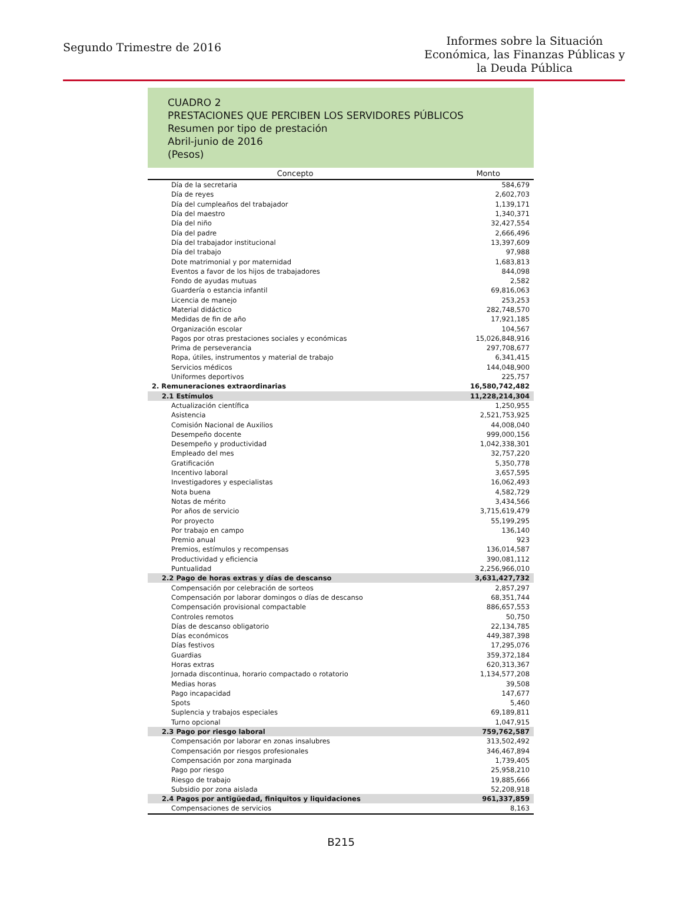Segundo Trimestre de 2016
Informes sobre la Situación
Económica, las Finanzas Públicas y
la Deuda Pública
CUADRO 2
PRESTACIONES QUE PERCIBEN LOS SERVIDORES PÚBLICOS
Resumen por tipo de prestación
Abril-junio de 2016
(Pesos)
| Concepto | Monto |
| --- | --- |
| Día de la secretaria | 584,679 |
| Día de reyes | 2,602,703 |
| Día del cumpleaños del trabajador | 1,139,171 |
| Día del maestro | 1,340,371 |
| Día del niño | 32,427,554 |
| Día del padre | 2,666,496 |
| Día del trabajador institucional | 13,397,609 |
| Día del trabajo | 97,988 |
| Dote matrimonial y por maternidad | 1,683,813 |
| Eventos a favor de los hijos de trabajadores | 844,098 |
| Fondo de ayudas mutuas | 2,582 |
| Guardería o estancia infantil | 69,816,063 |
| Licencia de manejo | 253,253 |
| Material didáctico | 282,748,570 |
| Medidas de fin de año | 17,921,185 |
| Organización escolar | 104,567 |
| Pagos por otras prestaciones sociales y económicas | 15,026,848,916 |
| Prima de perseverancia | 297,708,677 |
| Ropa, útiles, instrumentos y material de trabajo | 6,341,415 |
| Servicios médicos | 144,048,900 |
| Uniformes deportivos | 225,757 |
| 2. Remuneraciones extraordinarias | 16,580,742,482 |
| 2.1 Estímulos | 11,228,214,304 |
| Actualización científica | 1,250,955 |
| Asistencia | 2,521,753,925 |
| Comisión Nacional de Auxilios | 44,008,040 |
| Desempeño docente | 999,000,156 |
| Desempeño y productividad | 1,042,338,301 |
| Empleado del mes | 32,757,220 |
| Gratificación | 5,350,778 |
| Incentivo laboral | 3,657,595 |
| Investigadores y especialistas | 16,062,493 |
| Nota buena | 4,582,729 |
| Notas de mérito | 3,434,566 |
| Por años de servicio | 3,715,619,479 |
| Por proyecto | 55,199,295 |
| Por trabajo en campo | 136,140 |
| Premio anual | 923 |
| Premios, estímulos y recompensas | 136,014,587 |
| Productividad y eficiencia | 390,081,112 |
| Puntualidad | 2,256,966,010 |
| 2.2 Pago de horas extras y días de descanso | 3,631,427,732 |
| Compensación por celebración de sorteos | 2,857,297 |
| Compensación por laborar domingos o días de descanso | 68,351,744 |
| Compensación provisional compactable | 886,657,553 |
| Controles remotos | 50,750 |
| Días de descanso obligatorio | 22,134,785 |
| Días económicos | 449,387,398 |
| Días festivos | 17,295,076 |
| Guardias | 359,372,184 |
| Horas extras | 620,313,367 |
| Jornada discontinua, horario compactado o rotatorio | 1,134,577,208 |
| Medias horas | 39,508 |
| Pago incapacidad | 147,677 |
| Spots | 5,460 |
| Suplencia y trabajos especiales | 69,189,811 |
| Turno opcional | 1,047,915 |
| 2.3 Pago por riesgo laboral | 759,762,587 |
| Compensación por laborar en zonas insalubres | 313,502,492 |
| Compensación por riesgos profesionales | 346,467,894 |
| Compensación por zona marginada | 1,739,405 |
| Pago por riesgo | 25,958,210 |
| Riesgo de trabajo | 19,885,666 |
| Subsidio por zona aislada | 52,208,918 |
| 2.4 Pagos por antigüedad, finiquitos y liquidaciones | 961,337,859 |
| Compensaciones de servicios | 8,163 |
B215